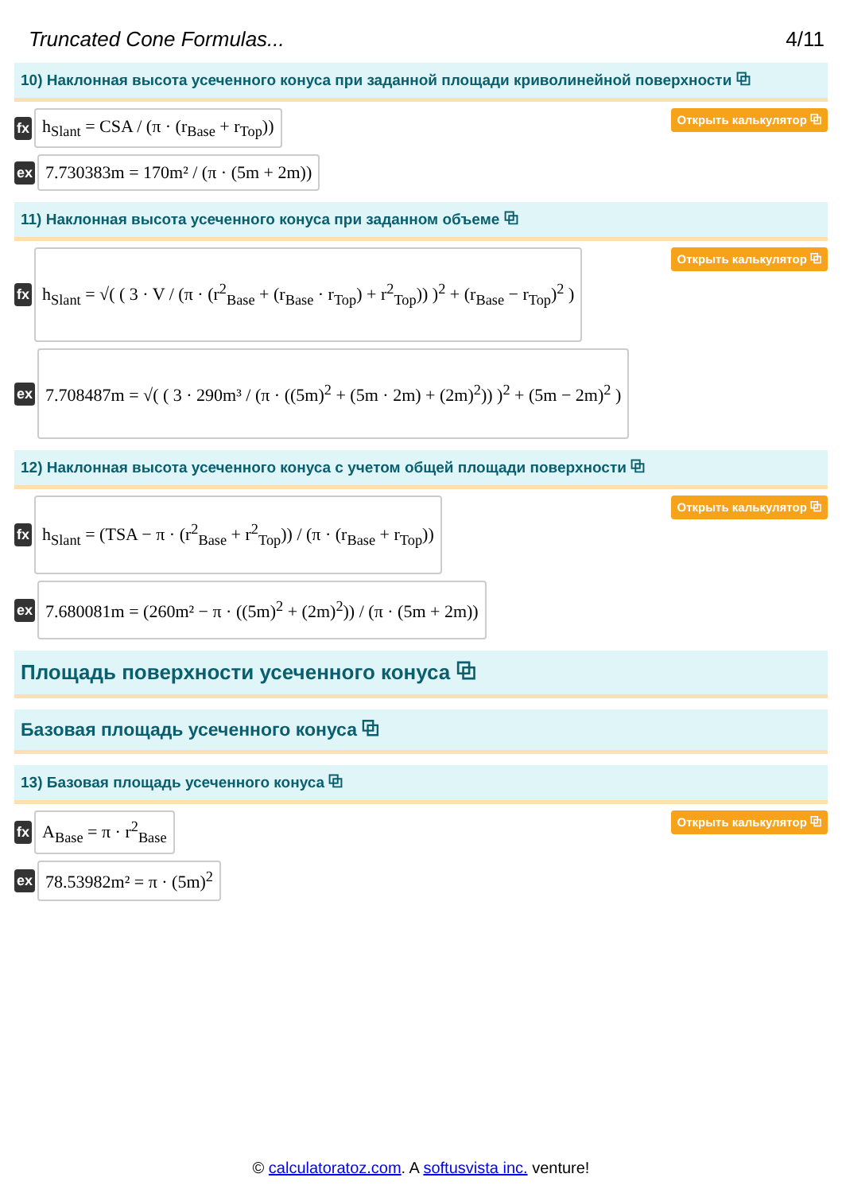Truncated Cone Formulas... 4/11
10) Наклонная высота усеченного конуса при заданной площади криволинейной поверхности ⧉
fx
h<sub>Slant</sub> = CSA / (π · (r<sub>Base</sub> + r<sub>Top</sub>))
Открыть калькулятор ⧉
ex
7.730383m = 170m² / (π · (5m + 2m))
11) Наклонная высота усеченного конуса при заданном объеме ⧉
fx
h<sub>Slant</sub> = √( ( 3 · V / (π · (r<sup>2</sup><sub>Base</sub> + (r<sub>Base</sub> · r<sub>Top</sub>) + r<sup>2</sup><sub>Top</sub>)) )<sup>2</sup> + (r<sub>Base</sub> − r<sub>Top</sub>)<sup>2</sup> )
Открыть калькулятор ⧉
ex
7.708487m = √( ( 3 · 290m³ / (π · ((5m)<sup>2</sup> + (5m · 2m) + (2m)<sup>2</sup>)) )<sup>2</sup> + (5m − 2m)<sup>2</sup> )
12) Наклонная высота усеченного конуса с учетом общей площади поверхности ⧉
fx
h<sub>Slant</sub> = (TSA − π · (r<sup>2</sup><sub>Base</sub> + r<sup>2</sup><sub>Top</sub>)) / (π · (r<sub>Base</sub> + r<sub>Top</sub>))
Открыть калькулятор ⧉
ex
7.680081m = (260m² − π · ((5m)<sup>2</sup> + (2m)<sup>2</sup>)) / (π · (5m + 2m))
Площадь поверхности усеченного конуса ⧉
Базовая площадь усеченного конуса ⧉
13) Базовая площадь усеченного конуса ⧉
fx
A<sub>Base</sub> = π · r<sup>2</sup><sub>Base</sub>
Открыть калькулятор ⧉
ex
78.53982m² = π · (5m)<sup>2</sup>
© calculatoratoz.com. A softusvista inc. venture!